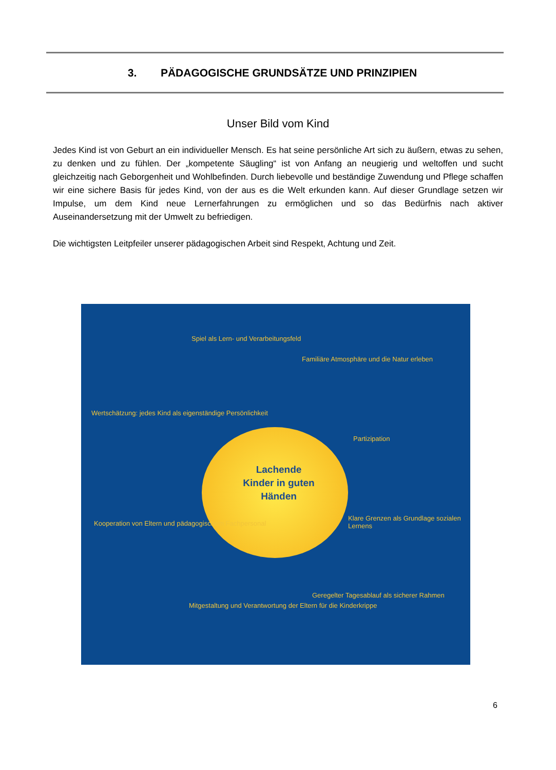3. PÄDAGOGISCHE GRUNDSÄTZE UND PRINZIPIEN
Unser Bild vom Kind
Jedes Kind ist von Geburt an ein individueller Mensch. Es hat seine persönliche Art sich zu äußern, etwas zu sehen, zu denken und zu fühlen. Der „kompetente Säugling“ ist von Anfang an neugierig und weltoffen und sucht gleichzeitig nach Geborgenheit und Wohlbefinden. Durch liebevolle und beständige Zuwendung und Pflege schaffen wir eine sichere Basis für jedes Kind, von der aus es die Welt erkunden kann. Auf dieser Grundlage setzen wir Impulse, um dem Kind neue Lernerfahrungen zu ermöglichen und so das Bedürfnis nach aktiver Auseinandersetzung mit der Umwelt zu befriedigen.
Die wichtigsten Leitpfeiler unserer pädagogischen Arbeit sind Respekt, Achtung und Zeit.
Lachende Kinder in guten Händen
Spiel als Lern- und Verarbeitungsfeld
Familiäre Atmosphäre und die Natur erleben
Wertschätzung: jedes Kind als eigenständige Persönlichkeit
Partizipation
Kooperation von Eltern und pädagogischem Fachpersonal
Klare Grenzen als Grundlage sozialen Lernens
Mitgestaltung und Verantwortung der Eltern für die Kinderkrippe
Geregelter Tagesablauf als sicherer Rahmen
6